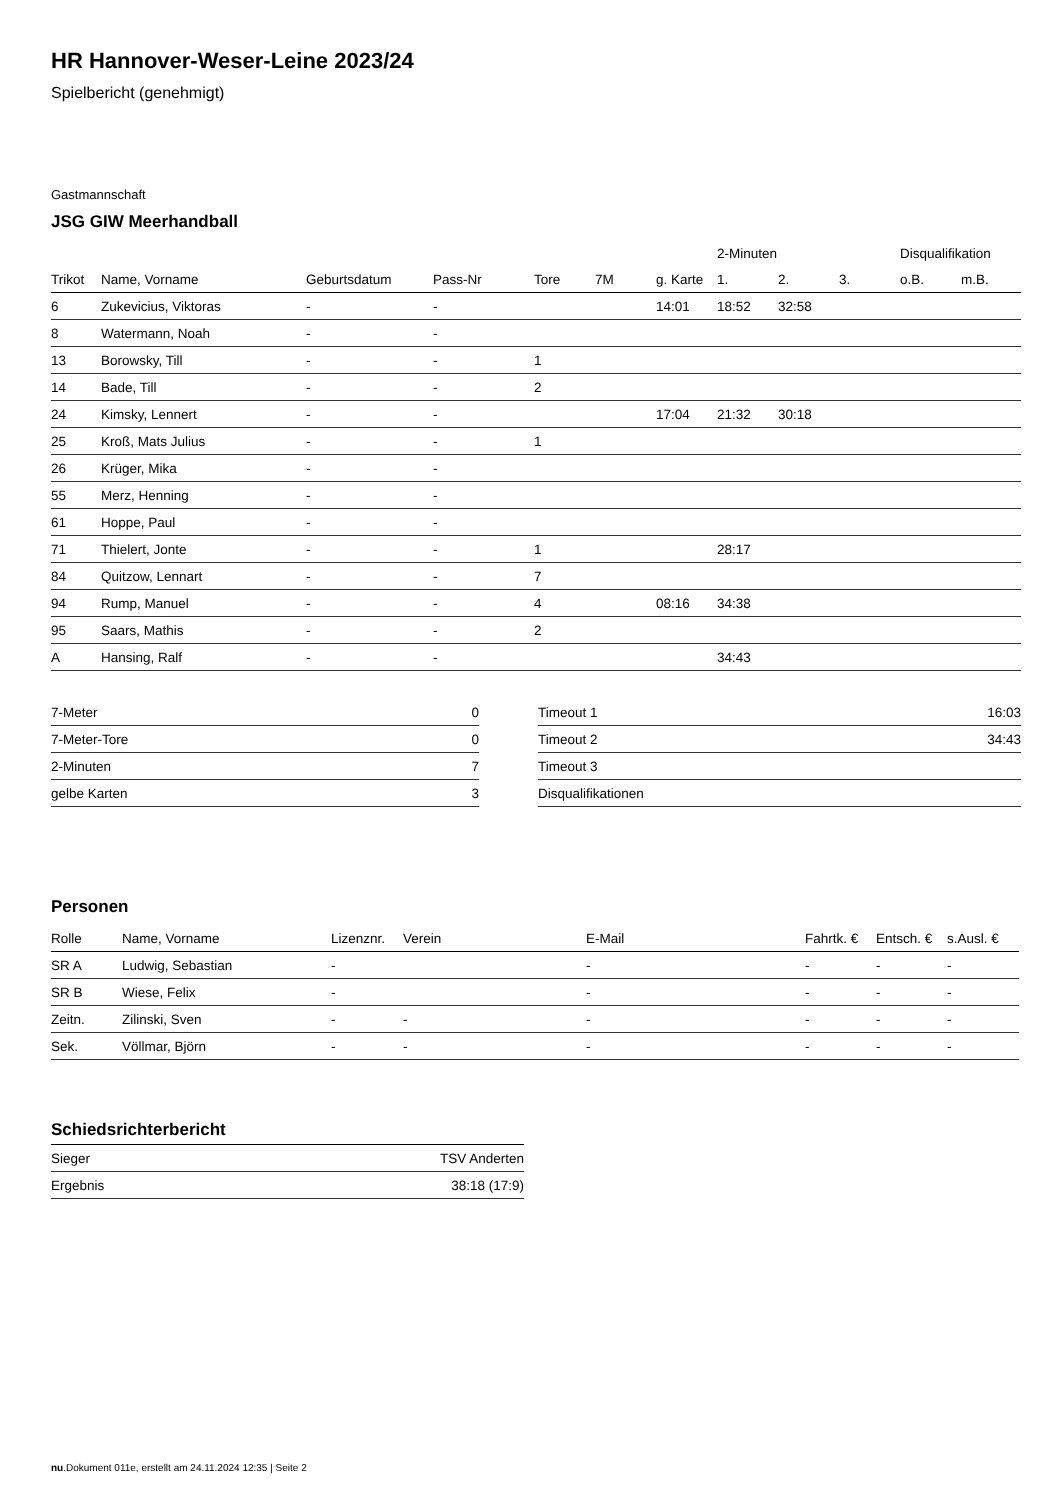HR Hannover-Weser-Leine 2023/24
Spielbericht (genehmigt)
Gastmannschaft
JSG GIW Meerhandball
| | | | | | | | 2-Minuten | | | Disqualifikation | |
| --- | --- | --- | --- | --- | --- | --- | --- | --- | --- | --- | --- |
| Trikot | Name, Vorname | Geburtsdatum | Pass-Nr | Tore | 7M | g. Karte | 1. | 2. | 3. | o.B. | m.B. |
| 6 | Zukevicius, Viktoras | - | - | | | 14:01 | 18:52 | 32:58 | | | |
| 8 | Watermann, Noah | - | - | | | | | | | | |
| 13 | Borowsky, Till | - | - | 1 | | | | | | | |
| 14 | Bade, Till | - | - | 2 | | | | | | | |
| 24 | Kimsky, Lennert | - | - | | | 17:04 | 21:32 | 30:18 | | | |
| 25 | Kroß, Mats Julius | - | - | 1 | | | | | | | |
| 26 | Krüger, Mika | - | - | | | | | | | | |
| 55 | Merz, Henning | - | - | | | | | | | | |
| 61 | Hoppe, Paul | - | - | | | | | | | | |
| 71 | Thielert, Jonte | - | - | 1 | | | 28:17 | | | | |
| 84 | Quitzow, Lennart | - | - | 7 | | | | | | | |
| 94 | Rump, Manuel | - | - | 4 | | 08:16 | 34:38 | | | | |
| 95 | Saars, Mathis | - | - | 2 | | | | | | | |
| A | Hansing, Ralf | - | - | | | | 34:43 | | | | |
| 7-Meter | 0 |
| 7-Meter-Tore | 0 |
| 2-Minuten | 7 |
| gelbe Karten | 3 |
| Timeout 1 | 16:03 |
| Timeout 2 | 34:43 |
| Timeout 3 | |
| Disqualifikationen | |
Personen
| Rolle | Name, Vorname | Lizenznr. | Verein | E-Mail | Fahrtk. € | Entsch. € | s.Ausl. € |
| --- | --- | --- | --- | --- | --- | --- | --- |
| SR A | Ludwig, Sebastian | - | | - | - | - | - |
| SR B | Wiese, Felix | - | | - | - | - | - |
| Zeitn. | Zilinski, Sven | - | - | - | - | - | - |
| Sek. | Völlmar, Björn | - | - | - | - | - | - |
Schiedsrichterbericht
| Sieger | TSV Anderten |
| Ergebnis | 38:18 (17:9) |
nu.Dokument 011e, erstellt am 24.11.2024 12:35 | Seite 2